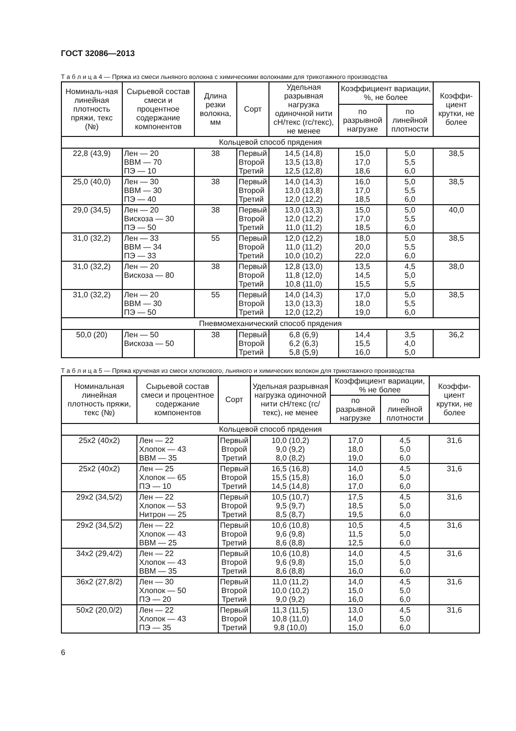ГОСТ 32086—2013
Т а б л и ц а 4 — Пряжа из смеси льняного волокна с химическими волокнами для трикотажного производства
| Номиналь-ная линейная плотность пряжи, текс (№) | Сырьевой состав смеси и процентное содержание компонентов | Длина резки волокна, мм | Сорт | Удельная разрывная нагрузка одиночной нити сН/текс (гс/текс), не менее | Коэффициент вариации, %, не более | | Коэффи-циент крутки, не более |
| --- | --- | --- | --- | --- | --- | --- | --- |
| | | | | | по разрывной нагрузке | по линейной плотности | |
| Кольцевой способ прядения | | | | | | | |
| 22,8 (43,9) | Лен — 20 ВВМ — 70 ПЭ — 10 | 38 | Первый Второй Третий | 14,5 (14,8) 13,5 (13,8) 12,5 (12,8) | 15,0 17,0 18,6 | 5,0 5,5 6,0 | 38,5 |
| 25,0 (40,0) | Лен — 30 ВВМ — 30 ПЭ — 40 | 38 | Первый Второй Третий | 14,0 (14,3) 13,0 (13,8) 12,0 (12,2) | 16,0 17,0 18,5 | 5,0 5,5 6,0 | 38,5 |
| 29,0 (34,5) | Лен — 20 Вискоза — 30 ПЭ — 50 | 38 | Первый Второй Третий | 13,0 (13,3) 12,0 (12,2) 11,0 (11,2) | 15,0 17,0 18,5 | 5,0 5,5 6,0 | 40,0 |
| 31,0 (32,2) | Лен — 33 ВВМ — 34 ПЭ — 33 | 55 | Первый Второй Третий | 12,0 (12,2) 11,0 (11,2) 10,0 (10,2) | 18,0 20,0 22,0 | 5,0 5,5 6,0 | 38,5 |
| 31,0 (32,2) | Лен — 20 Вискоза — 80 | 38 | Первый Второй Третий | 12,8 (13,0) 11,8 (12,0) 10,8 (11,0) | 13,5 14,5 15,5 | 4,5 5,0 5,5 | 38,0 |
| 31,0 (32,2) | Лен — 20 ВВМ — 30 ПЭ — 50 | 55 | Первый Второй Третий | 14,0 (14,3) 13,0 (13,3) 12,0 (12,2) | 17,0 18,0 19,0 | 5,0 5,5 6,0 | 38,5 |
| Пневмомеханический способ прядения | | | | | | | |
| 50,0 (20) | Лен — 50 Вискоза — 50 | 38 | Первый Второй Третий | 6,8 (6,9) 6,2 (6,3) 5,8 (5,9) | 14,4 15,5 16,0 | 3,5 4,0 5,0 | 36,2 |
Т а б л и ц а 5 — Пряжа крученая из смеси хлопкового, льняного и химических волокон для трикотажного производства
| Номинальная линейная плотность пряжи, текс (№) | Сырьевой состав смеси и процентное содержание компонентов | Сорт | Удельная разрывная нагрузка одиночной нити сН/текс (гс/текс), не менее | Коэффициент вариации, % не более | | Коэффи-циент крутки, не более |
| --- | --- | --- | --- | --- | --- | --- |
| | | | | по разрывной нагрузке | по линейной плотности | |
| Кольцевой способ прядения | | | | | | |
| 25х2 (40х2) | Лен — 22 Хлопок — 43 ВВМ — 35 | Первый Второй Третий | 10,0 (10,2) 9,0 (9,2) 8,0 (8,2) | 17,0 18,0 19,0 | 4,5 5,0 6,0 | 31,6 |
| 25х2 (40х2) | Лен — 25 Хлопок — 65 ПЭ — 10 | Первый Второй Третий | 16,5 (16,8) 15,5 (15,8) 14,5 (14,8) | 14,0 16,0 17,0 | 4,5 5,0 6,0 | 31,6 |
| 29х2 (34,5/2) | Лен — 22 Хлопок — 53 Нитрон — 25 | Первый Второй Третий | 10,5 (10,7) 9,5 (9,7) 8,5 (8,7) | 17,5 18,5 19,5 | 4,5 5,0 6,0 | 31,6 |
| 29х2 (34,5/2) | Лен — 22 Хлопок — 43 ВВМ — 25 | Первый Второй Третий | 10,6 (10,8) 9,6 (9,8) 8,6 (8,8) | 10,5 11,5 12,5 | 4,5 5,0 6,0 | 31,6 |
| 34х2 (29,4/2) | Лен — 22 Хлопок — 43 ВВМ — 35 | Первый Второй Третий | 10,6 (10,8) 9,6 (9,8) 8,6 (8,8) | 14,0 15,0 16,0 | 4,5 5,0 6,0 | 31,6 |
| 36х2 (27,8/2) | Лен — 30 Хлопок — 50 ПЭ — 20 | Первый Второй Третий | 11,0 (11,2) 10,0 (10,2) 9,0 (9,2) | 14,0 15,0 16,0 | 4,5 5,0 6,0 | 31,6 |
| 50х2 (20,0/2) | Лен — 22 Хлопок — 43 ПЭ — 35 | Первый Второй Третий | 11,3 (11,5) 10,8 (11,0) 9,8 (10,0) | 13,0 14,0 15,0 | 4,5 5,0 6,0 | 31,6 |
6